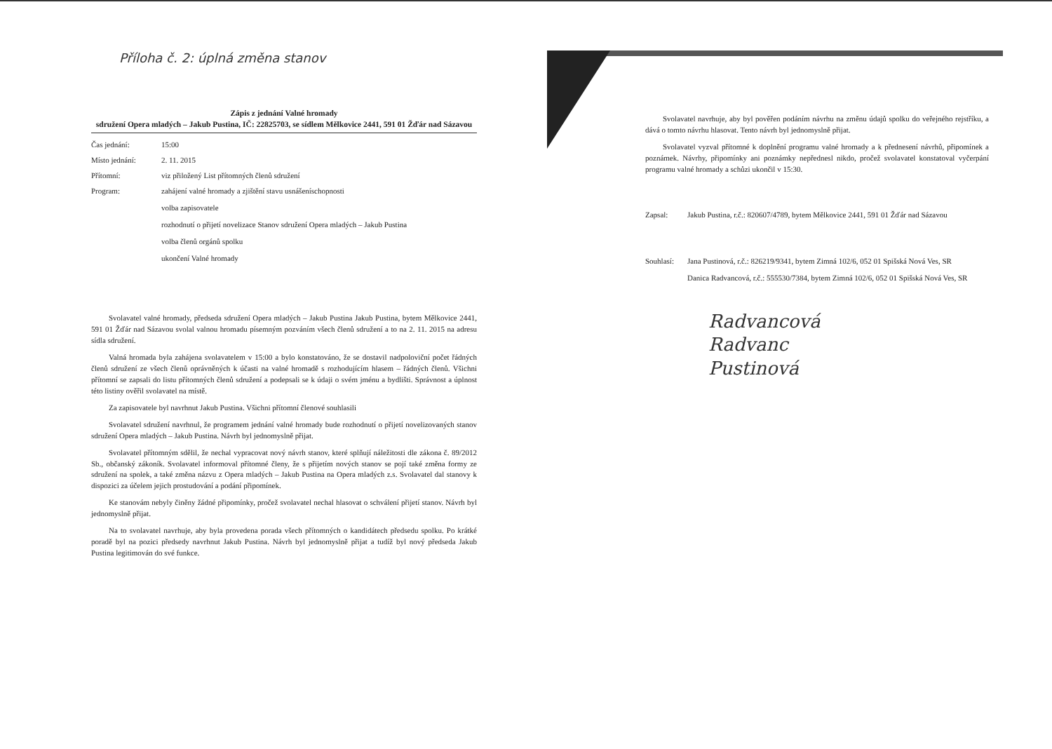Příloha č. 2: úplná změna stanov
Zápis z jednání Valné hromady
sdružení Opera mladých – Jakub Pustina, IČ: 22825703, se sídlem Mělkovice 2441, 591 01 Žďár nad Sázavou
Čas jednání: 15:00
Místo jednání: 2. 11. 2015
Přítomní: viz přiložený List přítomných členů sdružení
Program: zahájení valné hromady a zjištění stavu usnášeníschopnosti
volba zapisovatele
rozhodnutí o přijetí novelizace Stanov sdružení Opera mladých – Jakub Pustina
volba členů orgánů spolku
ukončení Valné hromady
Svolavatel valné hromady, předseda sdružení Opera mladých – Jakub Pustina Jakub Pustina, bytem Mělkovice 2441, 591 01 Žďár nad Sázavou svolal valnou hromadu písemným pozváním všech členů sdružení a to na 2. 11. 2015 na adresu sídla sdružení.
Valná hromada byla zahájena svolavatelem v 15:00 a bylo konstatováno, že se dostavil nadpoloviční počet řádných členů sdružení ze všech členů oprávněných k účasti na valné hromadě s rozhodujícím hlasem – řádných členů. Všichni přítomní se zapsali do listu přítomných členů sdružení a podepsali se k údaji o svém jménu a bydlišti. Správnost a úplnost této listiny ověřil svolavatel na místě.
Za zapisovatele byl navrhnut Jakub Pustina. Všichni přítomní členové souhlasili
Svolavatel sdružení navrhnul, že programem jednání valné hromady bude rozhodnutí o přijetí novelizovaných stanov sdružení Opera mladých – Jakub Pustina. Návrh byl jednomyslně přijat.
Svolavatel přítomným sdělil, že nechal vypracovat nový návrh stanov, které splňují náležitosti dle zákona č. 89/2012 Sb., občanský zákoník. Svolavatel informoval přítomné členy, že s přijetím nových stanov se pojí také změna formy ze sdružení na spolek, a také změna názvu z Opera mladých – Jakub Pustina na Opera mladých z.s. Svolavatel dal stanovy k dispozici za účelem jejich prostudování a podání připomínek.
Ke stanovám nebyly činěny žádné připomínky, pročež svolavatel nechal hlasovat o schválení přijetí stanov. Návrh byl jednomyslně přijat.
Na to svolavatel navrhuje, aby byla provedena porada všech přítomných o kandidátech předsedu spolku. Po krátké poradě byl na pozici předsedy navrhnut Jakub Pustina. Návrh byl jednomyslně přijat a tudíž byl nový předseda Jakub Pustina legitimován do své funkce.
Svolavatel navrhuje, aby byl pověřen podáním návrhu na změnu údajů spolku do veřejného rejstříku, a dává o tomto návrhu hlasovat. Tento návrh byl jednomyslně přijat.
Svolavatel vyzval přítomné k doplnění programu valné hromady a k přednesení návrhů, připomínek a poznámek. Návrhy, připomínky ani poznámky nepřednesl nikdo, pročež svolavatel konstatoval vyčerpání programu valné hromady a schůzi ukončil v 15:30.
Zapsal: Jakub Pustina, r.č.: 820607/4789, bytem Mělkovice 2441, 591 01 Žďár nad Sázavou
Souhlasí: Jana Pustinová, r.č.: 826219/9341, bytem Zimná 102/6, 052 01 Spišská Nová Ves, SR
Danica Radvancová, r.č.: 555530/7384, bytem Zimná 102/6, 052 01 Spišská Nová Ves, SR
Radvancová
Radvanc
Pustinová